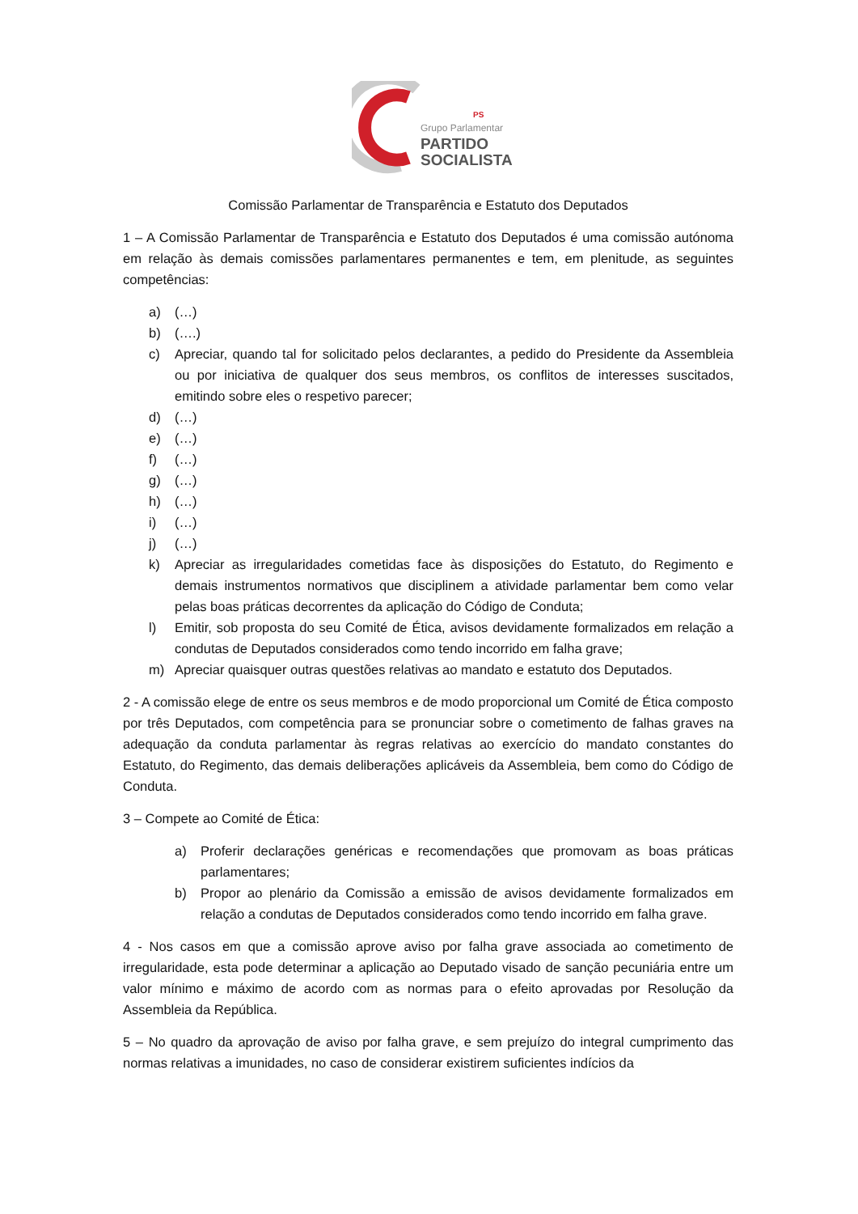PS
Grupo Parlamentar
PARTIDO
SOCIALISTA
Comissão Parlamentar de Transparência e Estatuto dos Deputados
1 – A Comissão Parlamentar de Transparência e Estatuto dos Deputados é uma comissão autónoma em relação às demais comissões parlamentares permanentes e tem, em plenitude, as seguintes competências:
a) (…)
b) (….)
c) Apreciar, quando tal for solicitado pelos declarantes, a pedido do Presidente da Assembleia ou por iniciativa de qualquer dos seus membros, os conflitos de interesses suscitados, emitindo sobre eles o respetivo parecer;
d) (…)
e) (…)
f) (…)
g) (…)
h) (…)
i) (…)
j) (…)
k) Apreciar as irregularidades cometidas face às disposições do Estatuto, do Regimento e demais instrumentos normativos que disciplinem a atividade parlamentar bem como velar pelas boas práticas decorrentes da aplicação do Código de Conduta;
l) Emitir, sob proposta do seu Comité de Ética, avisos devidamente formalizados em relação a condutas de Deputados considerados como tendo incorrido em falha grave;
m) Apreciar quaisquer outras questões relativas ao mandato e estatuto dos Deputados.
2 - A comissão elege de entre os seus membros e de modo proporcional um Comité de Ética composto por três Deputados, com competência para se pronunciar sobre o cometimento de falhas graves na adequação da conduta parlamentar às regras relativas ao exercício do mandato constantes do Estatuto, do Regimento, das demais deliberações aplicáveis da Assembleia, bem como do Código de Conduta.
3 – Compete ao Comité de Ética:
a) Proferir declarações genéricas e recomendações que promovam as boas práticas parlamentares;
b) Propor ao plenário da Comissão a emissão de avisos devidamente formalizados em relação a condutas de Deputados considerados como tendo incorrido em falha grave.
4 - Nos casos em que a comissão aprove aviso por falha grave associada ao cometimento de irregularidade, esta pode determinar a aplicação ao Deputado visado de sanção pecuniária entre um valor mínimo e máximo de acordo com as normas para o efeito aprovadas por Resolução da Assembleia da República.
5 – No quadro da aprovação de aviso por falha grave, e sem prejuízo do integral cumprimento das normas relativas a imunidades, no caso de considerar existirem suficientes indícios da